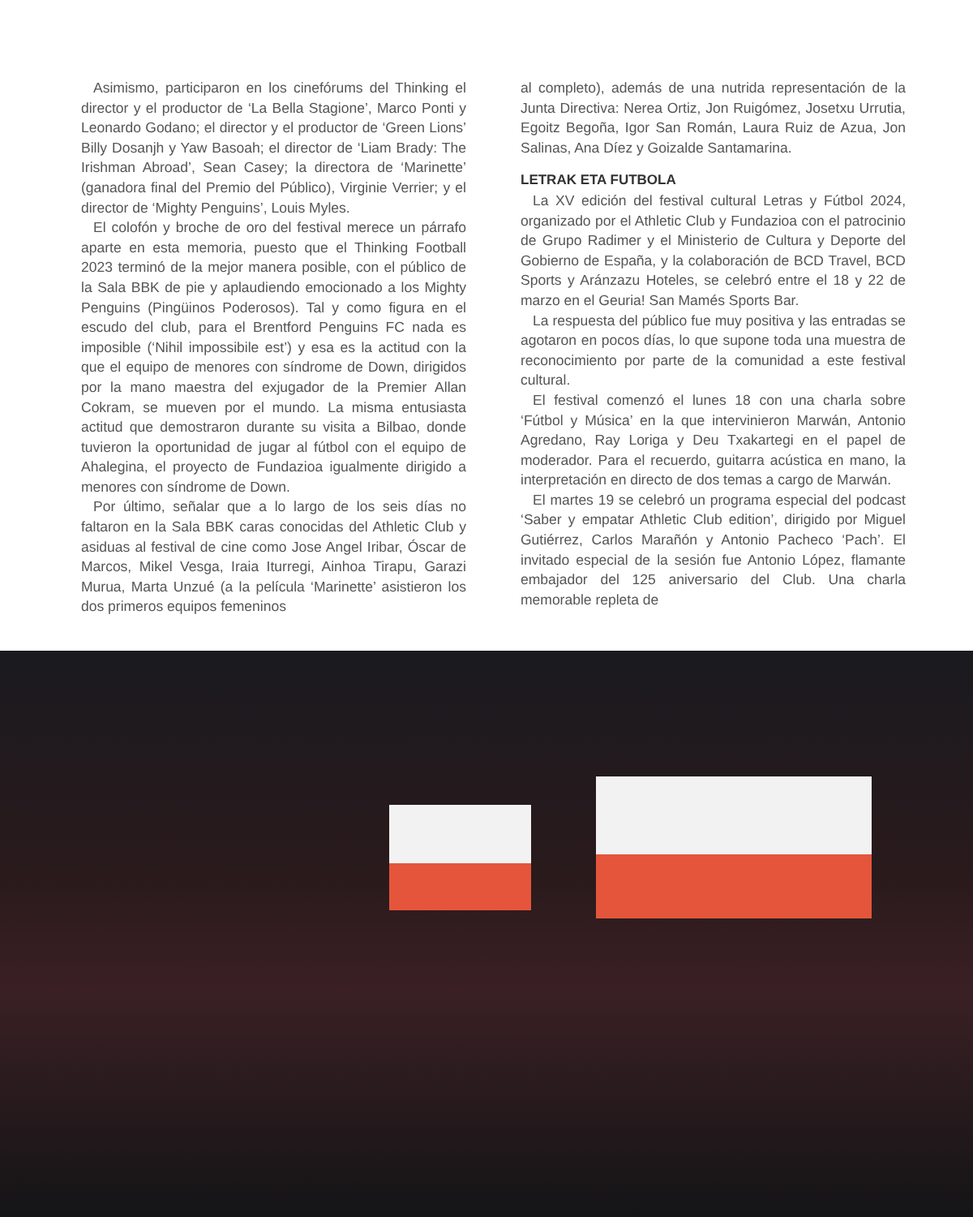Asimismo, participaron en los cinefórums del Thinking el director y el productor de ‘La Bella Stagione’, Marco Ponti y Leonardo Godano; el director y el productor de ‘Green Lions’ Billy Dosanjh y Yaw Basoah; el director de ‘Liam Brady: The Irishman Abroad’, Sean Casey; la directora de ‘Marinette’ (ganadora final del Premio del Público), Virginie Verrier; y el director de ‘Mighty Penguins’, Louis Myles.
El colofón y broche de oro del festival merece un párrafo aparte en esta memoria, puesto que el Thinking Football 2023 terminó de la mejor manera posible, con el público de la Sala BBK de pie y aplaudiendo emocionado a los Mighty Penguins (Pingüinos Poderosos). Tal y como figura en el escudo del club, para el Brentford Penguins FC nada es imposible (‘Nihil impossibile est’) y esa es la actitud con la que el equipo de menores con síndrome de Down, dirigidos por la mano maestra del exjugador de la Premier Allan Cokram, se mueven por el mundo. La misma entusiasta actitud que demostraron durante su visita a Bilbao, donde tuvieron la oportunidad de jugar al fútbol con el equipo de Ahalegina, el proyecto de Fundazioa igualmente dirigido a menores con síndrome de Down.
Por último, señalar que a lo largo de los seis días no faltaron en la Sala BBK caras conocidas del Athletic Club y asiduas al festival de cine como Jose Angel Iribar, Óscar de Marcos, Mikel Vesga, Iraia Iturregi, Ainhoa Tirapu, Garazi Murua, Marta Unzué (a la película ‘Marinette’ asistieron los dos primeros equipos femeninos
al completo), además de una nutrida representación de la Junta Directiva: Nerea Ortiz, Jon Ruigómez, Josetxu Urrutia, Egoitz Begoña, Igor San Román, Laura Ruiz de Azua, Jon Salinas, Ana Díez y Goizalde Santamarina.
LETRAK ETA FUTBOLA
La XV edición del festival cultural Letras y Fútbol 2024, organizado por el Athletic Club y Fundazioa con el patrocinio de Grupo Radimer y el Ministerio de Cultura y Deporte del Gobierno de España, y la colaboración de BCD Travel, BCD Sports y Aránzazu Hoteles, se celebró entre el 18 y 22 de marzo en el Geuria! San Mamés Sports Bar.
La respuesta del público fue muy positiva y las entradas se agotaron en pocos días, lo que supone toda una muestra de reconocimiento por parte de la comunidad a este festival cultural.
El festival comenzó el lunes 18 con una charla sobre ‘Fútbol y Música’ en la que intervinieron Marwán, Antonio Agredano, Ray Loriga y Deu Txakartegi en el papel de moderador. Para el recuerdo, guitarra acústica en mano, la interpretación en directo de dos temas a cargo de Marwán.
El martes 19 se celebró un programa especial del podcast ‘Saber y empatar Athletic Club edition’, dirigido por Miguel Gutiérrez, Carlos Marañón y Antonio Pacheco ‘Pach’. El invitado especial de la sesión fue Antonio López, flamante embajador del 125 aniversario del Club. Una charla memorable repleta de